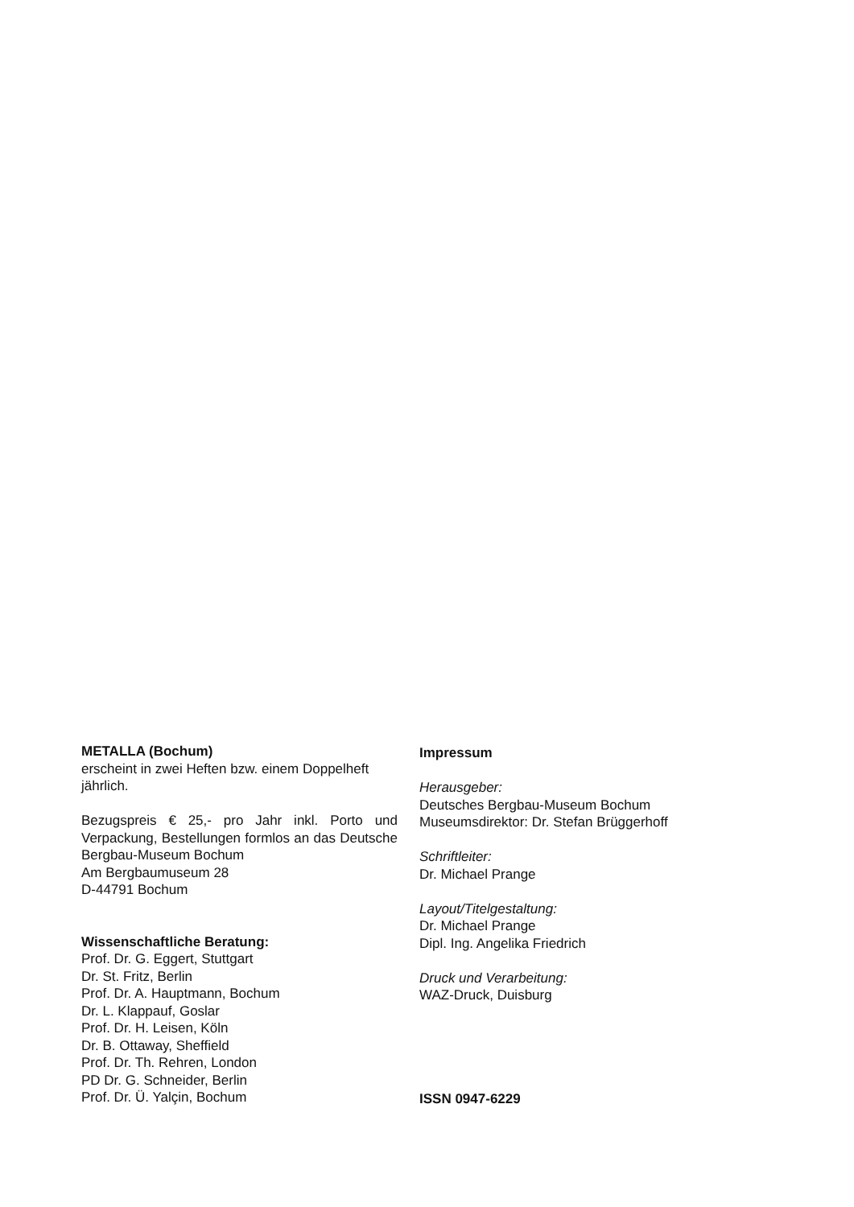METALLA (Bochum)
erscheint in zwei Heften bzw. einem Doppelheft jährlich.
Bezugspreis € 25,- pro Jahr inkl. Porto und Verpackung, Bestellungen formlos an das Deutsche Bergbau-Museum Bochum
Am Bergbaumuseum 28
D-44791 Bochum
Wissenschaftliche Beratung:
Prof. Dr. G. Eggert, Stuttgart
Dr. St. Fritz, Berlin
Prof. Dr. A. Hauptmann, Bochum
Dr. L. Klappauf, Goslar
Prof. Dr. H. Leisen, Köln
Dr. B. Ottaway, Sheffield
Prof. Dr. Th. Rehren, London
PD Dr. G. Schneider, Berlin
Prof. Dr. Ü. Yalçin, Bochum
Impressum
Herausgeber:
Deutsches Bergbau-Museum Bochum
Museumsdirektor: Dr. Stefan Brüggerhoff
Schriftleiter:
Dr. Michael Prange
Layout/Titelgestaltung:
Dr. Michael Prange
Dipl. Ing. Angelika Friedrich
Druck und Verarbeitung:
WAZ-Druck, Duisburg
ISSN 0947-6229